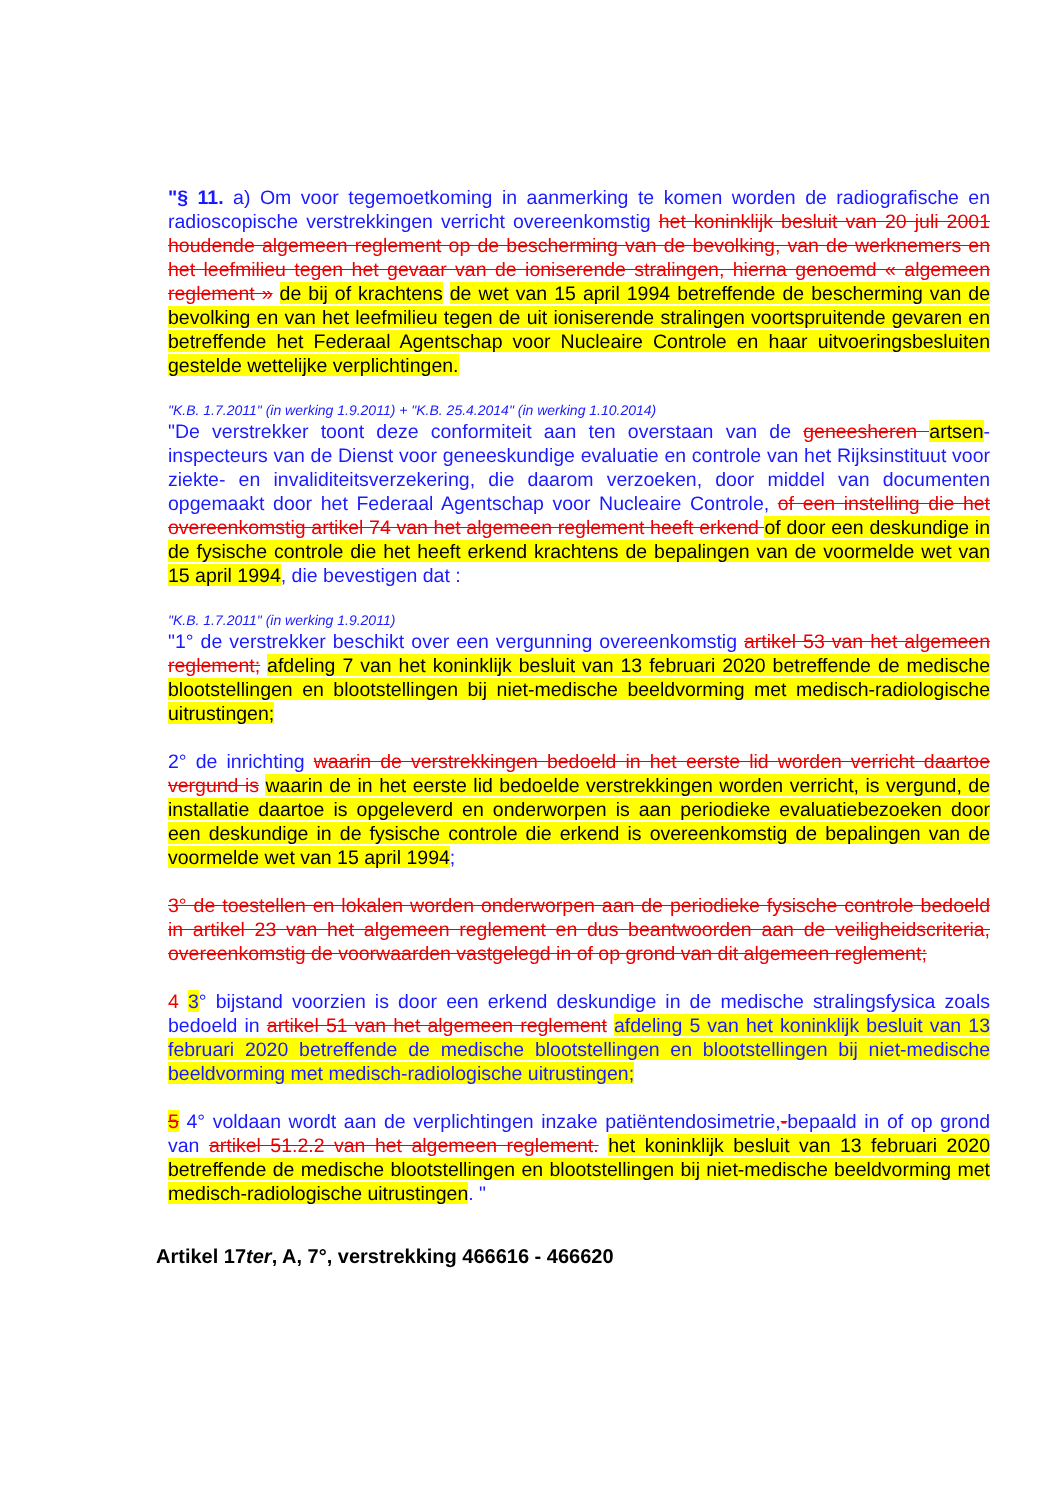"§ 11. a) Om voor tegemoetkoming in aanmerking te komen worden de radiografische en radioscopische verstrekkingen verricht overeenkomstig het koninklijk besluit van 20 juli 2001 houdende algemeen reglement op de bescherming van de bevolking, van de werknemers en het leefmilieu tegen het gevaar van de ioniserende stralingen, hierna genoemd « algemeen reglement » de bij of krachtens de wet van 15 april 1994 betreffende de bescherming van de bevolking en van het leefmilieu tegen de uit ioniserende stralingen voortspruitende gevaren en betreffende het Federaal Agentschap voor Nucleaire Controle en haar uitvoeringsbesluiten gestelde wettelijke verplichtingen.
"K.B. 1.7.2011" (in werking 1.9.2011) + "K.B. 25.4.2014" (in werking 1.10.2014)
"De verstrekker toont deze conformiteit aan ten overstaan van de geneesheren artsen-inspecteurs van de Dienst voor geneeskundige evaluatie en controle van het Rijksinstituut voor ziekte- en invaliditeitsverzekering, die daarom verzoeken, door middel van documenten opgemaakt door het Federaal Agentschap voor Nucleaire Controle, of een instelling die het overeenkomstig artikel 74 van het algemeen reglement heeft erkend of door een deskundige in de fysische controle die het heeft erkend krachtens de bepalingen van de voormelde wet van 15 april 1994, die bevestigen dat :
"K.B. 1.7.2011" (in werking 1.9.2011)
"1° de verstrekker beschikt over een vergunning overeenkomstig artikel 53 van het algemeen reglement; afdeling 7 van het koninklijk besluit van 13 februari 2020 betreffende de medische blootstellingen en blootstellingen bij niet-medische beeldvorming met medisch-radiologische uitrustingen;
2° de inrichting waarin de verstrekkingen bedoeld in het eerste lid worden verricht daartoe vergund is waarin de in het eerste lid bedoelde verstrekkingen worden verricht, is vergund, de installatie daartoe is opgeleverd en onderworpen is aan periodieke evaluatiebezoeken door een deskundige in de fysische controle die erkend is overeenkomstig de bepalingen van de voormelde wet van 15 april 1994;
3° de toestellen en lokalen worden onderworpen aan de periodieke fysische controle bedoeld in artikel 23 van het algemeen reglement en dus beantwoorden aan de veiligheidscriteria, overeenkomstig de voorwaarden vastgelegd in of op grond van dit algemeen reglement;
4 3° bijstand voorzien is door een erkend deskundige in de medische stralingsfysica zoals bedoeld in artikel 51 van het algemeen reglement afdeling 5 van het koninklijk besluit van 13 februari 2020 betreffende de medische blootstellingen en blootstellingen bij niet-medische beeldvorming met medisch-radiologische uitrustingen;
5 4° voldaan wordt aan de verplichtingen inzake patiëntendosimetrie,-bepaald in of op grond van artikel 51.2.2 van het algemeen reglement. het koninklijk besluit van 13 februari 2020 betreffende de medische blootstellingen en blootstellingen bij niet-medische beeldvorming met medisch-radiologische uitrustingen. "
Artikel 17ter, A, 7°, verstrekking 466616 - 466620